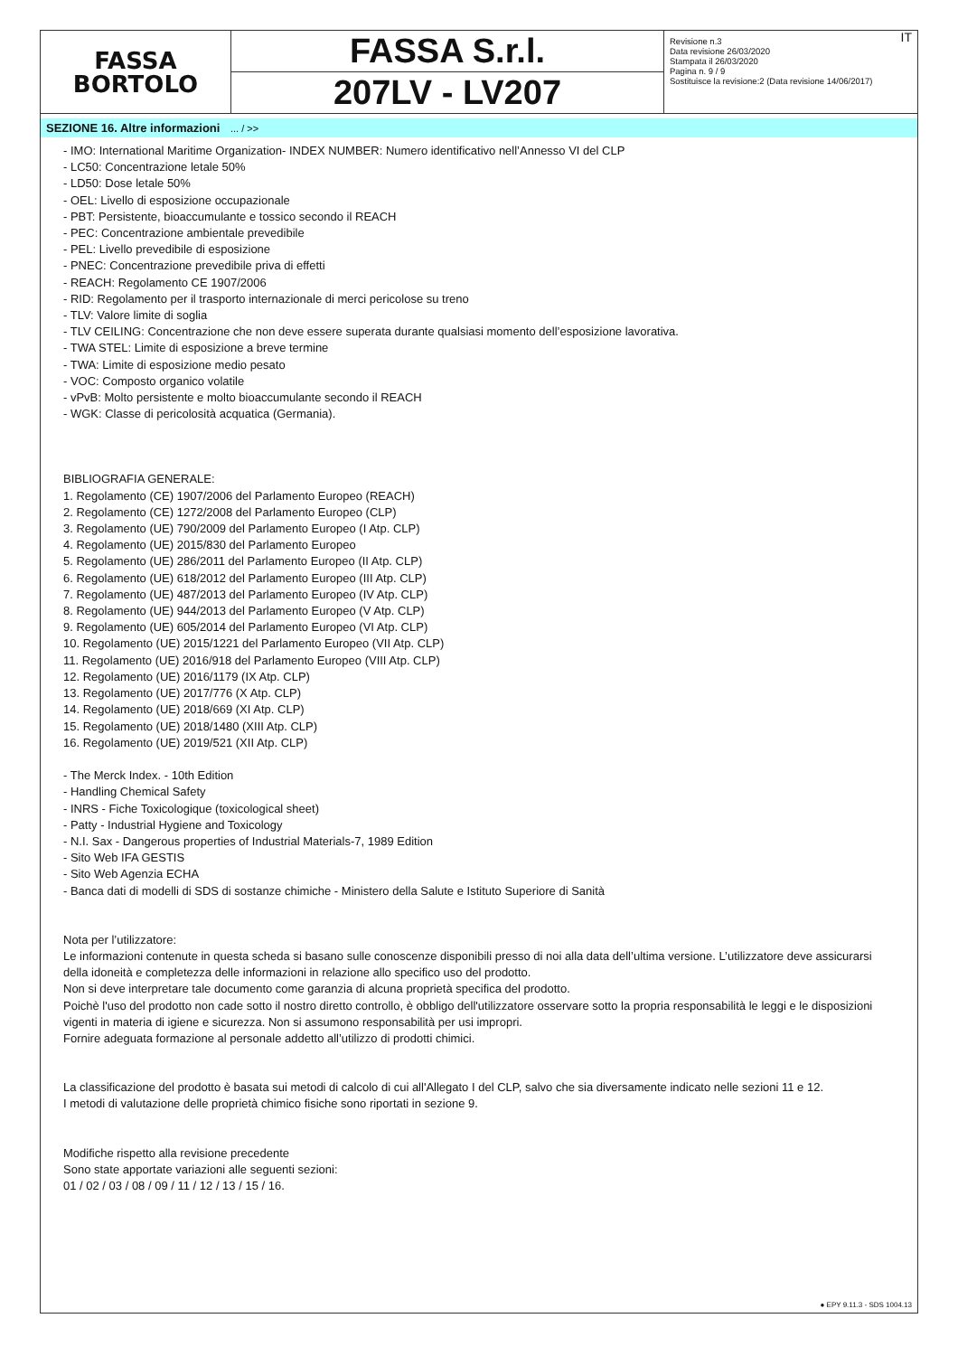FASSA
BORTOLO
FASSA S.r.l.
207LV - LV207
IT Revisione n.3
Data revisione 26/03/2020
Stampata il 26/03/2020
Pagina n. 9 / 9
Sostituisce la revisione:2 (Data revisione 14/06/2017)
SEZIONE 16. Altre informazioni ... / >>
- IMO: International Maritime Organization- INDEX NUMBER: Numero identificativo nell’Annesso VI del CLP
- LC50: Concentrazione letale 50%
- LD50: Dose letale 50%
- OEL: Livello di esposizione occupazionale
- PBT: Persistente, bioaccumulante e tossico secondo il REACH
- PEC: Concentrazione ambientale prevedibile
- PEL: Livello prevedibile di esposizione
- PNEC: Concentrazione prevedibile priva di effetti
- REACH: Regolamento CE 1907/2006
- RID: Regolamento per il trasporto internazionale di merci pericolose su treno
- TLV: Valore limite di soglia
- TLV CEILING: Concentrazione che non deve essere superata durante qualsiasi momento dell’esposizione lavorativa.
- TWA STEL: Limite di esposizione a breve termine
- TWA: Limite di esposizione medio pesato
- VOC: Composto organico volatile
- vPvB: Molto persistente e molto bioaccumulante secondo il REACH
- WGK: Classe di pericolosità acquatica (Germania).
BIBLIOGRAFIA GENERALE:
1. Regolamento (CE) 1907/2006 del Parlamento Europeo (REACH)
2. Regolamento (CE) 1272/2008 del Parlamento Europeo (CLP)
3. Regolamento (UE) 790/2009 del Parlamento Europeo (I Atp. CLP)
4. Regolamento (UE) 2015/830 del Parlamento Europeo
5. Regolamento (UE) 286/2011 del Parlamento Europeo (II Atp. CLP)
6. Regolamento (UE) 618/2012 del Parlamento Europeo (III Atp. CLP)
7. Regolamento (UE) 487/2013 del Parlamento Europeo (IV Atp. CLP)
8. Regolamento (UE) 944/2013 del Parlamento Europeo (V Atp. CLP)
9. Regolamento (UE) 605/2014 del Parlamento Europeo (VI Atp. CLP)
10. Regolamento (UE) 2015/1221 del Parlamento Europeo (VII Atp. CLP)
11. Regolamento (UE) 2016/918 del Parlamento Europeo (VIII Atp. CLP)
12. Regolamento (UE) 2016/1179 (IX Atp. CLP)
13. Regolamento (UE) 2017/776 (X Atp. CLP)
14. Regolamento (UE) 2018/669 (XI Atp. CLP)
15. Regolamento (UE) 2018/1480 (XIII Atp. CLP)
16. Regolamento (UE) 2019/521 (XII Atp. CLP)
- The Merck Index. - 10th Edition
- Handling Chemical Safety
- INRS - Fiche Toxicologique (toxicological sheet)
- Patty - Industrial Hygiene and Toxicology
- N.I. Sax - Dangerous properties of Industrial Materials-7, 1989 Edition
- Sito Web IFA GESTIS
- Sito Web Agenzia ECHA
- Banca dati di modelli di SDS di sostanze chimiche - Ministero della Salute e Istituto Superiore di Sanità
Nota per l’utilizzatore:
Le informazioni contenute in questa scheda si basano sulle conoscenze disponibili presso di noi alla data dell’ultima versione. L’utilizzatore deve assicurarsi della idoneità e completezza delle informazioni in relazione allo specifico uso del prodotto.
Non si deve interpretare tale documento come garanzia di alcuna proprietà specifica del prodotto.
Poichè l'uso del prodotto non cade sotto il nostro diretto controllo, è obbligo dell'utilizzatore osservare sotto la propria responsabilità le leggi e le disposizioni vigenti in materia di igiene e sicurezza. Non si assumono responsabilità per usi impropri.
Fornire adeguata formazione al personale addetto all’utilizzo di prodotti chimici.
La classificazione del prodotto è basata sui metodi di calcolo di cui all'Allegato I del CLP, salvo che sia diversamente indicato nelle sezioni 11 e 12.
I metodi di valutazione delle proprietà chimico fisiche sono riportati in sezione 9.
Modifiche rispetto alla revisione precedente
Sono state apportate variazioni alle seguenti sezioni:
01 / 02 / 03 / 08 / 09 / 11 / 12 / 13 / 15 / 16.
● EPY 9.11.3 - SDS 1004.13